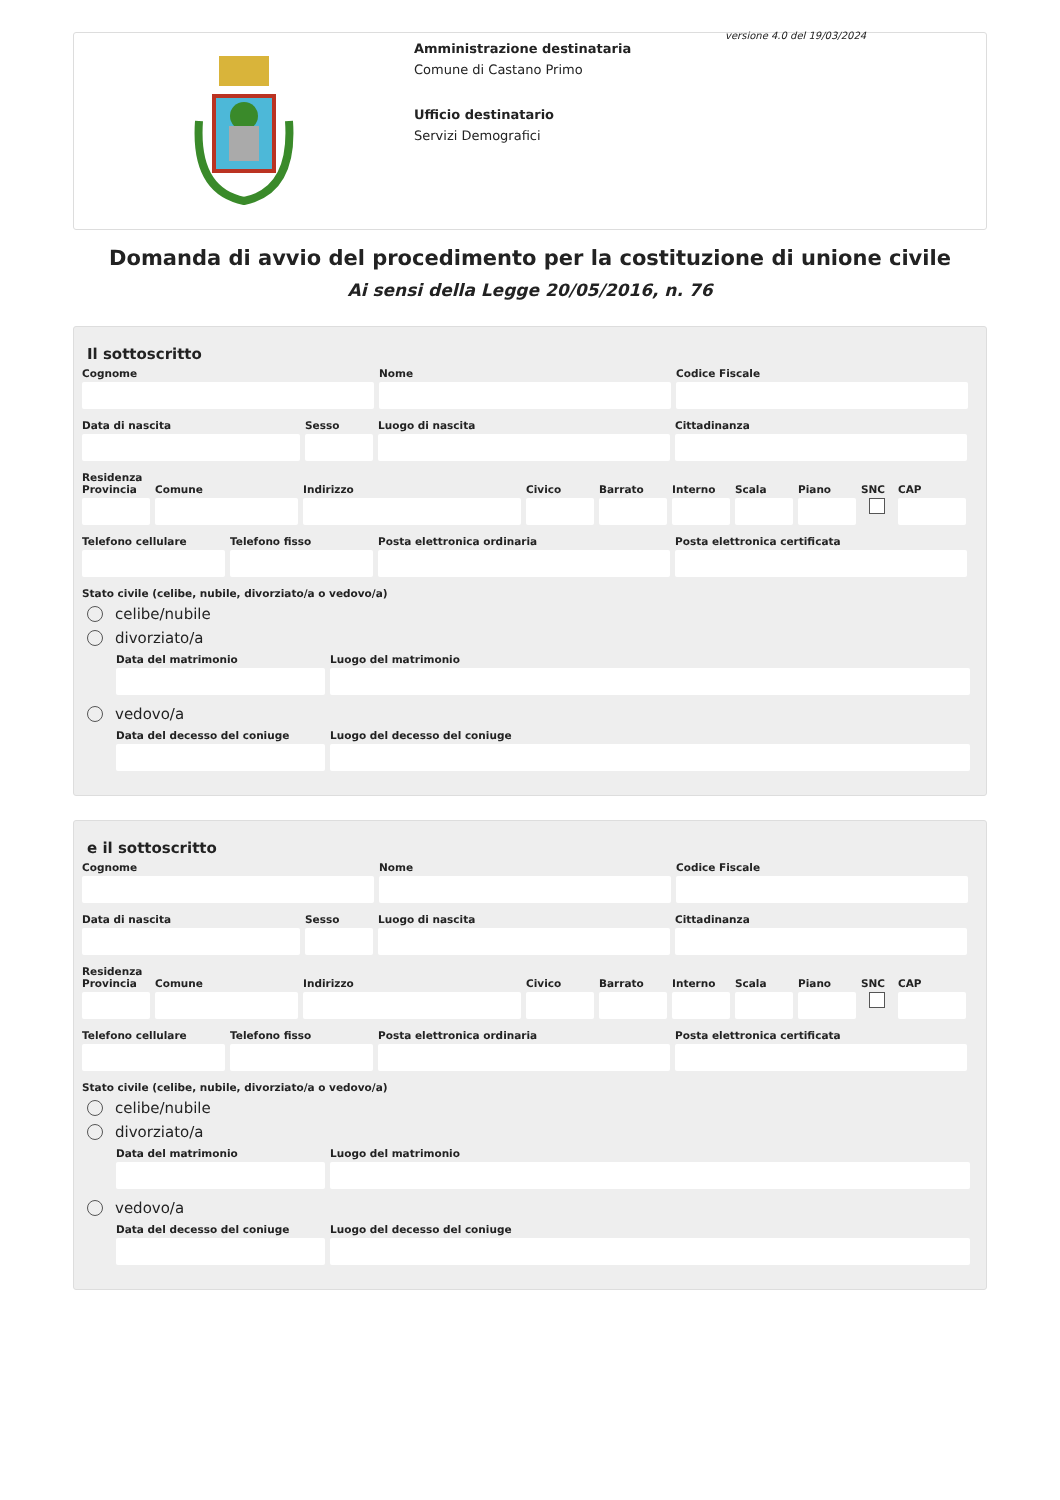versione 4.0 del 19/03/2024
Amministrazione destinataria
Comune di Castano Primo
Ufficio destinatario
Servizi Demografici
Domanda di avvio del procedimento per la costituzione di unione civile
Ai sensi della Legge 20/05/2016, n. 76
Il sottoscritto
Cognome Nome Codice Fiscale
Data di nascita Sesso Luogo di nascita Cittadinanza
Residenza
Provincia
Comune Indirizzo Civico Barrato Interno
Scala Piano SNC CAP
Telefono cellulare
Telefono fisso Posta elettronica ordinaria Posta elettronica certificata
Stato civile (celibe, nubile, divorziato/a o vedovo/a)
celibe/nubile
divorziato/a
Data del matrimonio Luogo del matrimonio
vedovo/a
Data del decesso del coniuge
Luogo del decesso del coniuge
e il sottoscritto
Cognome Nome Codice Fiscale
Data di nascita Sesso Luogo di nascita Cittadinanza
Residenza
Provincia
Comune Indirizzo Civico Barrato Interno
Scala Piano SNC CAP
Telefono cellulare
Telefono fisso Posta elettronica ordinaria Posta elettronica certificata
Stato civile (celibe, nubile, divorziato/a o vedovo/a)
celibe/nubile
divorziato/a
Data del matrimonio Luogo del matrimonio
vedovo/a
Data del decesso del coniuge
Luogo del decesso del coniuge